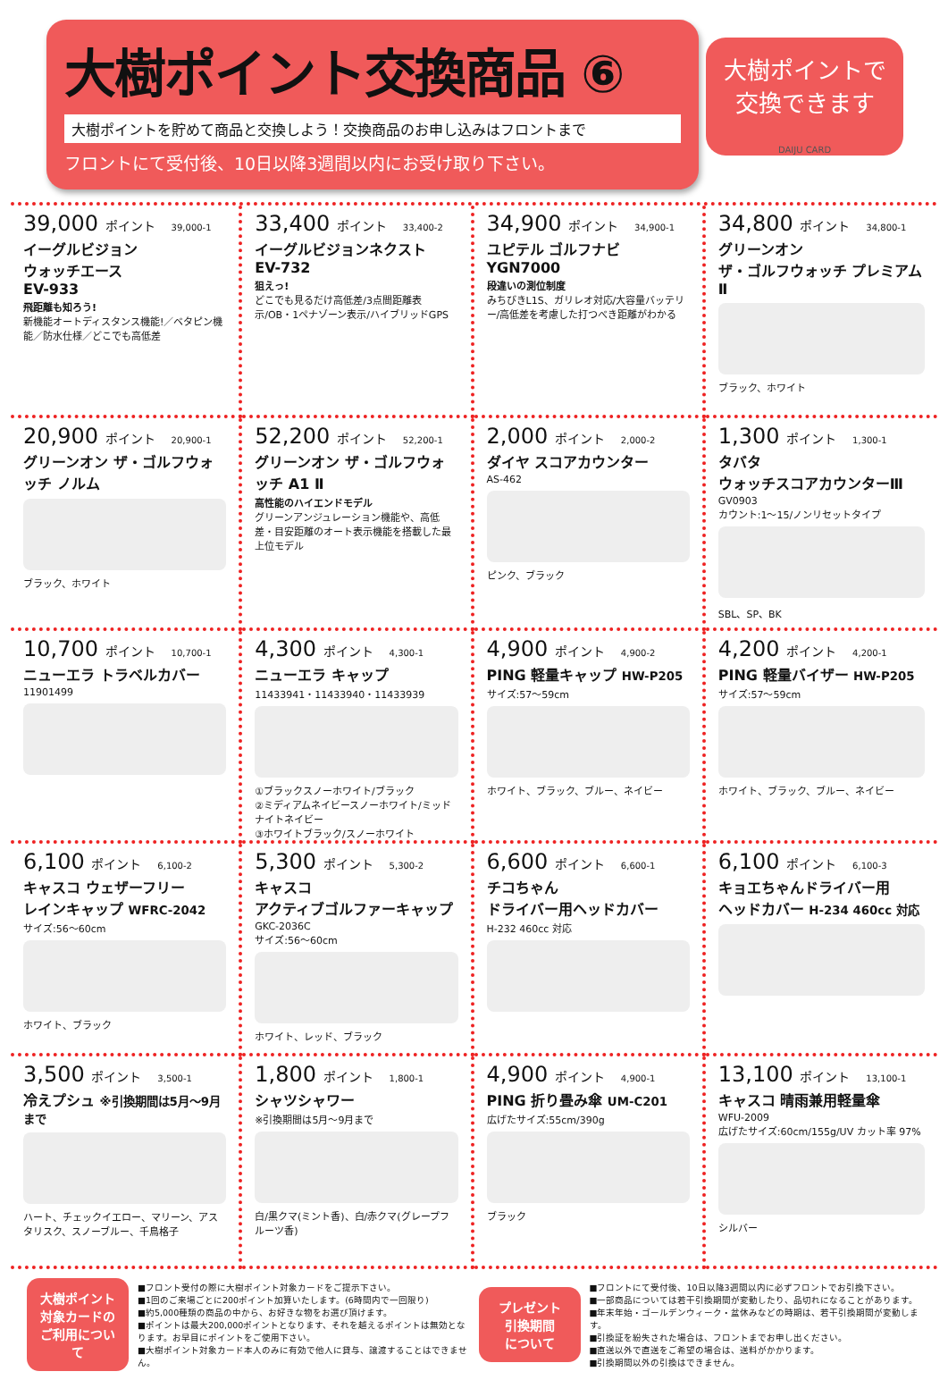大樹ポイント交換商品 ⑥
大樹ポイントを貯めて商品と交換しよう！交換商品のお申し込みはフロントまで
フロントにて受付後、10日以降3週間以内にお受け取り下さい。
大樹ポイントで
交換できます
DAIJU CARD
39,000 ポイント 39,000-1
イーグルビジョン
ウォッチエース
EV-933
飛距離も知ろう!
新機能オートディスタンス機能!／ベタピン機能／防水仕様／どこでも高低差
33,400 ポイント 33,400-2
イーグルビジョンネクスト
EV-732
狙えっ!
どこでも見るだけ高低差/3点間距離表示/OB・1ペナゾーン表示/ハイブリッドGPS
34,900 ポイント 34,900-1
ユピテル ゴルフナビ
YGN7000
段違いの測位制度
みちびきL1S、ガリレオ対応/大容量バッテリー/高低差を考慮した打つべき距離がわかる
34,800 ポイント 34,800-1
グリーンオン
ザ・ゴルフウォッチ プレミアムⅡ
ブラック、ホワイト
20,900 ポイント 20,900-1
グリーンオン ザ・ゴルフウォッチ ノルム
ブラック、ホワイト
52,200 ポイント 52,200-1
グリーンオン ザ・ゴルフウォッチ A1 Ⅱ
高性能のハイエンドモデル
グリーンアンジュレーション機能や、高低差・目安距離のオート表示機能を搭載した最上位モデル
2,000 ポイント 2,000-2
ダイヤ スコアカウンター
AS-462
ピンク、ブラック
1,300 ポイント 1,300-1
タバタ
ウォッチスコアカウンターⅢ
GV0903
カウント:1～15/ノンリセットタイプ
SBL、SP、BK
10,700 ポイント 10,700-1
ニューエラ トラベルカバー
11901499
4,300 ポイント 4,300-1
ニューエラ キャップ
11433941・11433940・11433939
①ブラックスノーホワイト/ブラック
②ミディアムネイビースノーホワイト/ミッドナイトネイビー
③ホワイトブラック/スノーホワイト
4,900 ポイント 4,900-2
PING 軽量キャップ HW-P205
サイズ:57～59cm
ホワイト、ブラック、ブルー、ネイビー
4,200 ポイント 4,200-1
PING 軽量バイザー HW-P205
サイズ:57～59cm
ホワイト、ブラック、ブルー、ネイビー
6,100 ポイント 6,100-2
キャスコ ウェザーフリー
レインキャップ WFRC-2042
サイズ:56～60cm
ホワイト、ブラック
5,300 ポイント 5,300-2
キャスコ
アクティブゴルファーキャップ
GKC-2036C
サイズ:56～60cm
ホワイト、レッド、ブラック
6,600 ポイント 6,600-1
チコちゃん
ドライバー用ヘッドカバー
H-232 460cc 対応
6,100 ポイント 6,100-3
キョエちゃんドライバー用
ヘッドカバー H-234 460cc 対応
3,500 ポイント 3,500-1
冷えプシュ ※引換期間は5月～9月まで
ハート、チェックイエロー、マリーン、アスタリスク、スノーブルー、千鳥格子
1,800 ポイント 1,800-1
シャツシャワー
※引換期間は5月～9月まで
白/黒クマ(ミント香)、白/赤クマ(グレープフルーツ香)
4,900 ポイント 4,900-1
PING 折り畳み傘 UM-C201
広げたサイズ:55cm/390g
ブラック
13,100 ポイント 13,100-1
キャスコ 晴雨兼用軽量傘
WFU-2009
広げたサイズ:60cm/155g/UV カット率 97%
シルバー
大樹ポイント
対象カードの
ご利用について
■フロント受付の際に大樹ポイント対象カードをご提示下さい。
■1回のご来場ごとに200ポイント加算いたします。(6時間内で一回限り)
■約5,000種類の商品の中から、お好きな物をお選び頂けます。
■ポイントは最大200,000ポイントとなります、それを越えるポイントは無効となります。お早目にポイントをご使用下さい。
■大樹ポイント対象カード本人のみに有効で他人に貸与、譲渡することはできません。
プレゼント
引換期間
について
■フロントにて受付後、10日以降3週間以内に必ずフロントでお引換下さい。
■一部商品については若干引換期間が変動したり、品切れになることがあります。
■年末年始・ゴールデンウィーク・盆休みなどの時期は、若干引換期間が変動します。
■引換証を紛失された場合は、フロントまでお申し出ください。
■直送以外で直送をご希望の場合は、送料がかかります。
■引換期間以外の引換はできません。